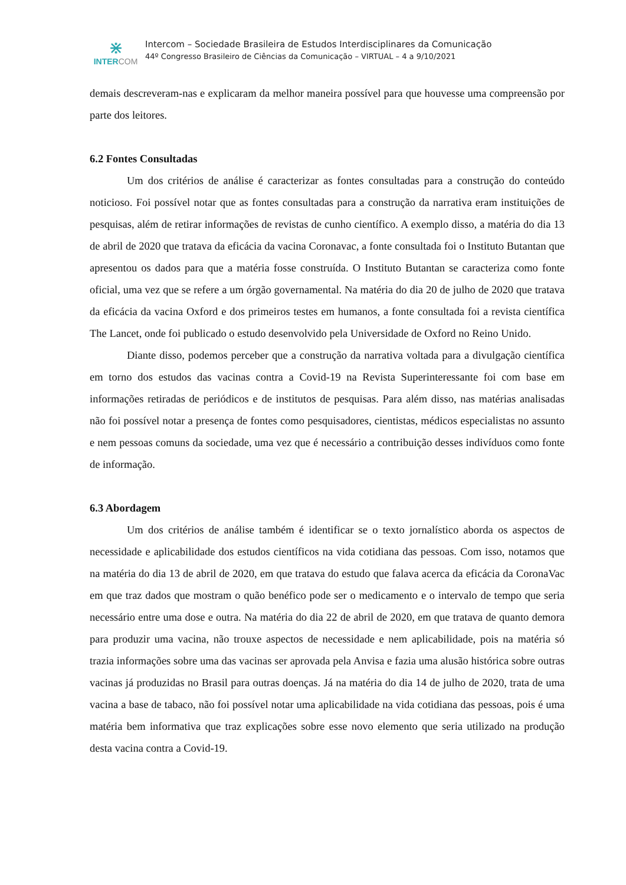⋇
INTERCOM
Intercom – Sociedade Brasileira de Estudos Interdisciplinares da Comunicação
44º Congresso Brasileiro de Ciências da Comunicação – VIRTUAL – 4 a 9/10/2021
demais descreveram-nas e explicaram da melhor maneira possível para que houvesse uma compreensão por parte dos leitores.
6.2 Fontes Consultadas
Um dos critérios de análise é caracterizar as fontes consultadas para a construção do conteúdo noticioso. Foi possível notar que as fontes consultadas para a construção da narrativa eram instituições de pesquisas, além de retirar informações de revistas de cunho científico. A exemplo disso, a matéria do dia 13 de abril de 2020 que tratava da eficácia da vacina Coronavac, a fonte consultada foi o Instituto Butantan que apresentou os dados para que a matéria fosse construída. O Instituto Butantan se caracteriza como fonte oficial, uma vez que se refere a um órgão governamental. Na matéria do dia 20 de julho de 2020 que tratava da eficácia da vacina Oxford e dos primeiros testes em humanos, a fonte consultada foi a revista científica The Lancet, onde foi publicado o estudo desenvolvido pela Universidade de Oxford no Reino Unido.
Diante disso, podemos perceber que a construção da narrativa voltada para a divulgação científica em torno dos estudos das vacinas contra a Covid-19 na Revista Superinteressante foi com base em informações retiradas de periódicos e de institutos de pesquisas. Para além disso, nas matérias analisadas não foi possível notar a presença de fontes como pesquisadores, cientistas, médicos especialistas no assunto e nem pessoas comuns da sociedade, uma vez que é necessário a contribuição desses indivíduos como fonte de informação.
6.3 Abordagem
Um dos critérios de análise também é identificar se o texto jornalístico aborda os aspectos de necessidade e aplicabilidade dos estudos científicos na vida cotidiana das pessoas. Com isso, notamos que na matéria do dia 13 de abril de 2020, em que tratava do estudo que falava acerca da eficácia da CoronaVac em que traz dados que mostram o quão benéfico pode ser o medicamento e o intervalo de tempo que seria necessário entre uma dose e outra. Na matéria do dia 22 de abril de 2020, em que tratava de quanto demora para produzir uma vacina, não trouxe aspectos de necessidade e nem aplicabilidade, pois na matéria só trazia informações sobre uma das vacinas ser aprovada pela Anvisa e fazia uma alusão histórica sobre outras vacinas já produzidas no Brasil para outras doenças. Já na matéria do dia 14 de julho de 2020, trata de uma vacina a base de tabaco, não foi possível notar uma aplicabilidade na vida cotidiana das pessoas, pois é uma matéria bem informativa que traz explicações sobre esse novo elemento que seria utilizado na produção desta vacina contra a Covid-19.